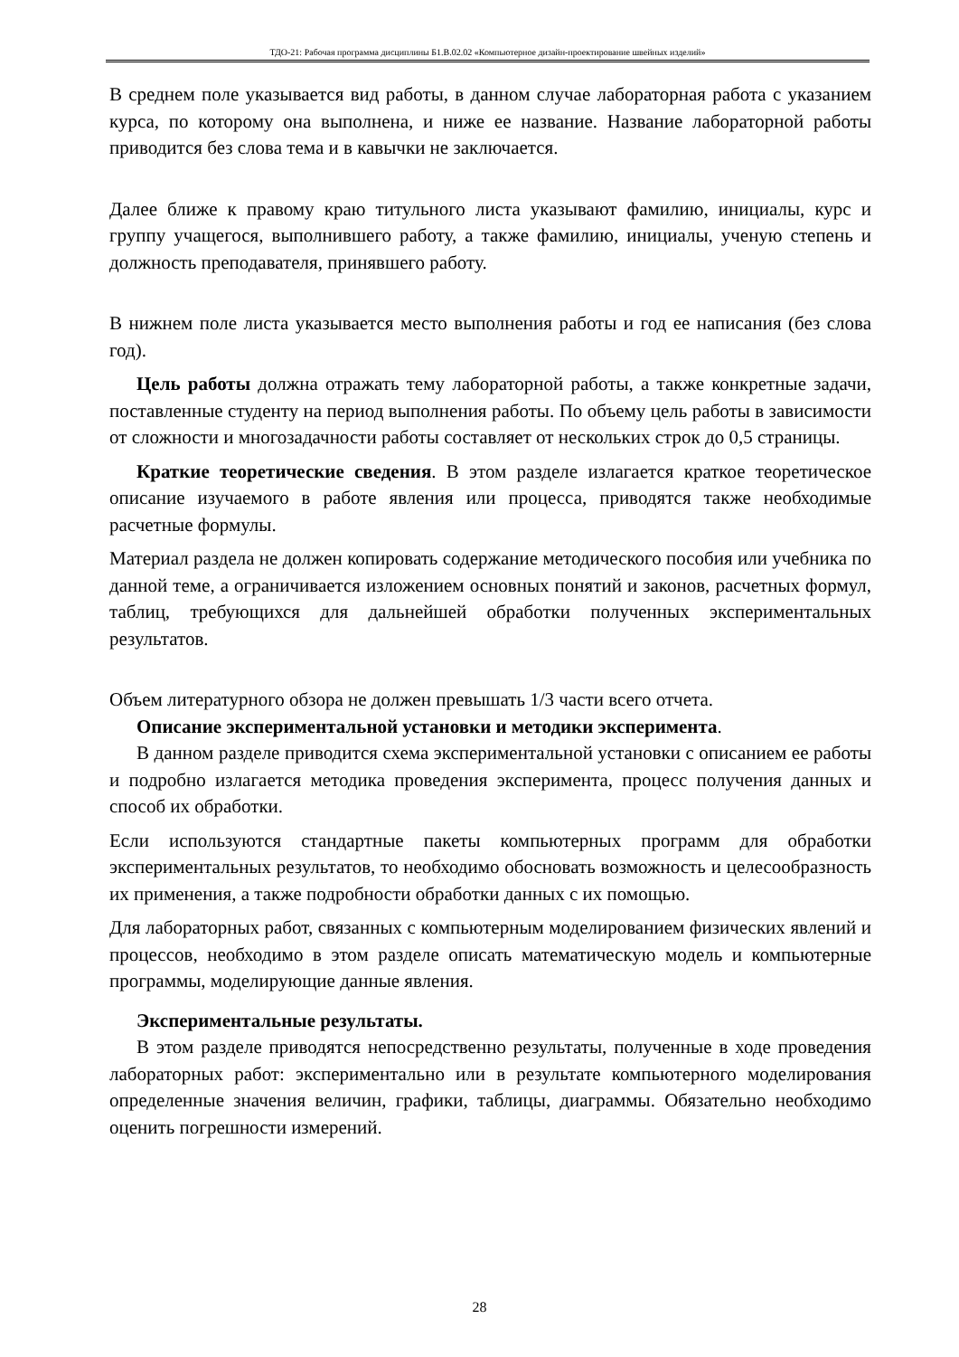ТДО-21: Рабочая программа дисциплины Б1.В.02.02 «Компьютерное дизайн-проектирование швейных изделий»
В среднем поле указывается вид работы, в данном случае лабораторная работа с указанием курса, по которому она выполнена, и ниже ее название. Название лабораторной работы приводится без слова тема и в кавычки не заключается.
Далее ближе к правому краю титульного листа указывают фамилию, инициалы, курс и группу учащегося, выполнившего работу, а также фамилию, инициалы, ученую степень и должность преподавателя, принявшего работу.
В нижнем поле листа указывается место выполнения работы и год ее написания (без слова год).
Цель работы должна отражать тему лабораторной работы, а также конкретные задачи, поставленные студенту на период выполнения работы. По объему цель работы в зависимости от сложности и многозадачности работы составляет от нескольких строк до 0,5 страницы.
Краткие теоретические сведения. В этом разделе излагается краткое теоретическое описание изучаемого в работе явления или процесса, приводятся также необходимые расчетные формулы.
Материал раздела не должен копировать содержание методического пособия или учебника по данной теме, а ограничивается изложением основных понятий и законов, расчетных формул, таблиц, требующихся для дальнейшей обработки полученных экспериментальных результатов.
Объем литературного обзора не должен превышать 1/3 части всего отчета.
Описание экспериментальной установки и методики эксперимента.
В данном разделе приводится схема экспериментальной установки с описанием ее работы и подробно излагается методика проведения эксперимента, процесс получения данных и способ их обработки.
Если используются стандартные пакеты компьютерных программ для обработки экспериментальных результатов, то необходимо обосновать возможность и целесообразность их применения, а также подробности обработки данных с их помощью.
Для лабораторных работ, связанных с компьютерным моделированием физических явлений и процессов, необходимо в этом разделе описать математическую модель и компьютерные программы, моделирующие данные явления.
Экспериментальные результаты.
В этом разделе приводятся непосредственно результаты, полученные в ходе проведения лабораторных работ: экспериментально или в результате компьютерного моделирования определенные значения величин, графики, таблицы, диаграммы. Обязательно необходимо оценить погрешности измерений.
28